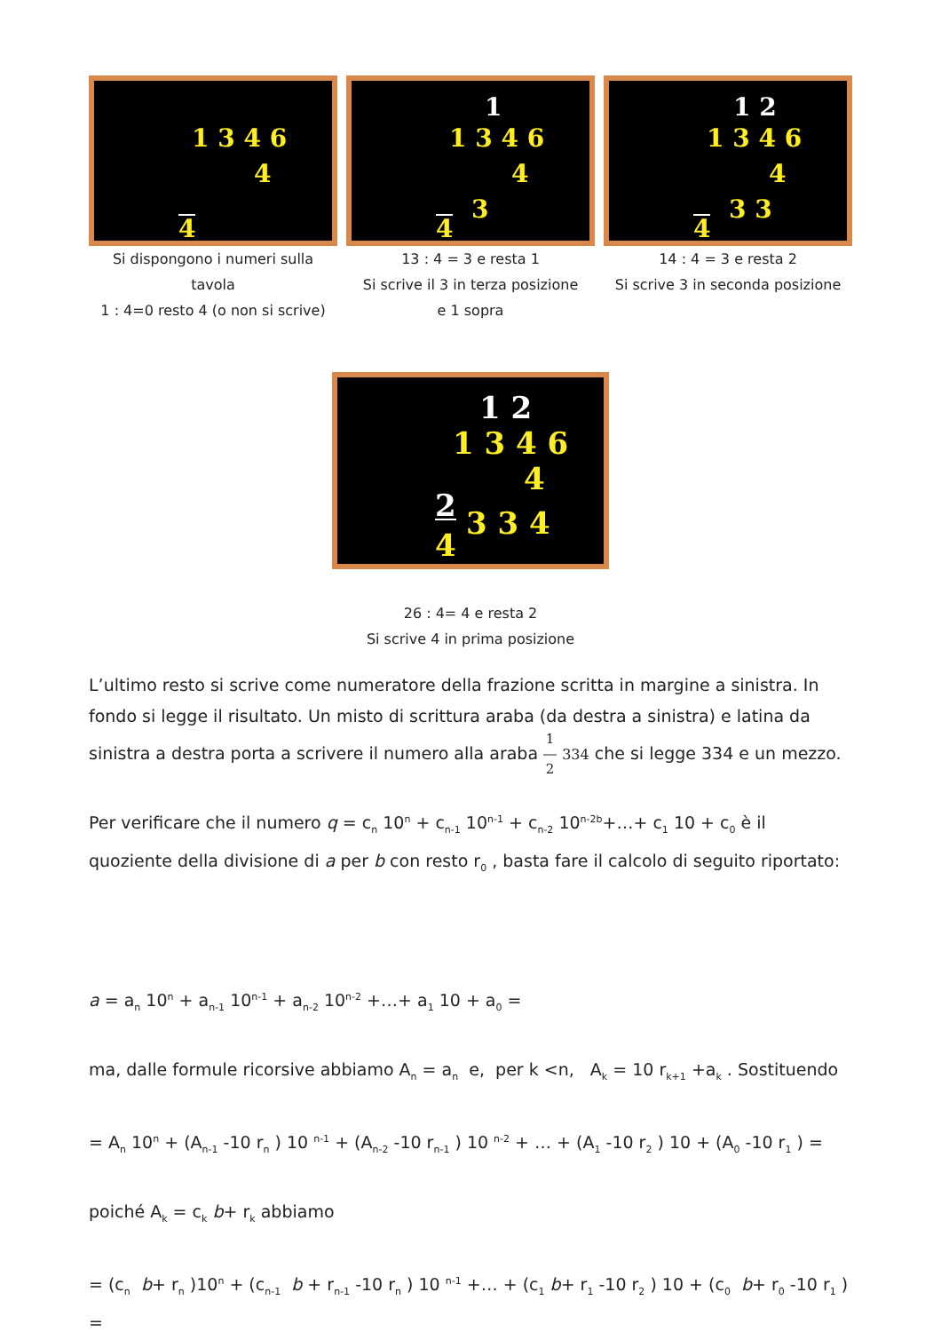1 3 4 6
4
4
Si dispongono i numeri sulla tavola
1 : 4=0 resto 4 (o non si scrive)
1
1 3 4 6
4
4
3
13 : 4 = 3 e resta 1
Si scrive il 3 in terza posizione
e 1 sopra
1 2
1 3 4 6
4
4
3 3
14 : 4 = 3 e resta 2
Si scrive 3 in seconda posizione
1 2
1 3 4 6
4
2
4
3 3 4
26 : 4= 4 e resta 2
Si scrive 4 in prima posizione
L’ultimo resto si scrive come numeratore della frazione scritta in margine a sinistra. In fondo si legge il risultato. Un misto di scrittura araba (da destra a sinistra) e latina da sinistra a destra porta a scrivere il numero alla araba 1
―
2 334 che si legge 334 e un mezzo.
Per verificare che il numero q = c<sub>n</sub> 10<sup>n</sup> + c<sub>n-1</sub> 10<sup>n-1</sup> + c<sub>n-2</sub> 10<sup>n-2b</sup>+…+ c<sub>1</sub> 10 + c<sub>0</sub> è il quoziente della divisione di a per b con resto r<sub>0</sub> , basta fare il calcolo di seguito riportato:
a = a<sub>n</sub> 10<sup>n</sup> + a<sub>n-1</sub> 10<sup>n-1</sup> + a<sub>n-2</sub> 10<sup>n-2</sup> +…+ a<sub>1</sub> 10 + a<sub>0</sub> =
ma, dalle formule ricorsive abbiamo A<sub>n</sub> = a<sub>n</sub> e, per k <n, A<sub>k</sub> = 10 r<sub>k+1</sub> +a<sub>k</sub> . Sostituendo
= A<sub>n</sub> 10<sup>n</sup> + (A<sub>n-1</sub> -10 r<sub>n</sub> ) 10 <sup>n-1</sup> + (A<sub>n-2</sub> -10 r<sub>n-1</sub> ) 10 <sup>n-2</sup> + … + (A<sub>1</sub> -10 r<sub>2</sub> ) 10 + (A<sub>0</sub> -10 r<sub>1</sub> ) =
poiché A<sub>k</sub> = c<sub>k</sub> b+ r<sub>k</sub> abbiamo
= (c<sub>n</sub> b+ r<sub>n</sub> )10<sup>n</sup> + (c<sub>n-1</sub> b + r<sub>n-1</sub> -10 r<sub>n</sub> ) 10 <sup>n-1</sup> +… + (c<sub>1</sub> b+ r<sub>1</sub> -10 r<sub>2</sub> ) 10 + (c<sub>0</sub> b+ r<sub>0</sub> -10 r<sub>1</sub> ) =